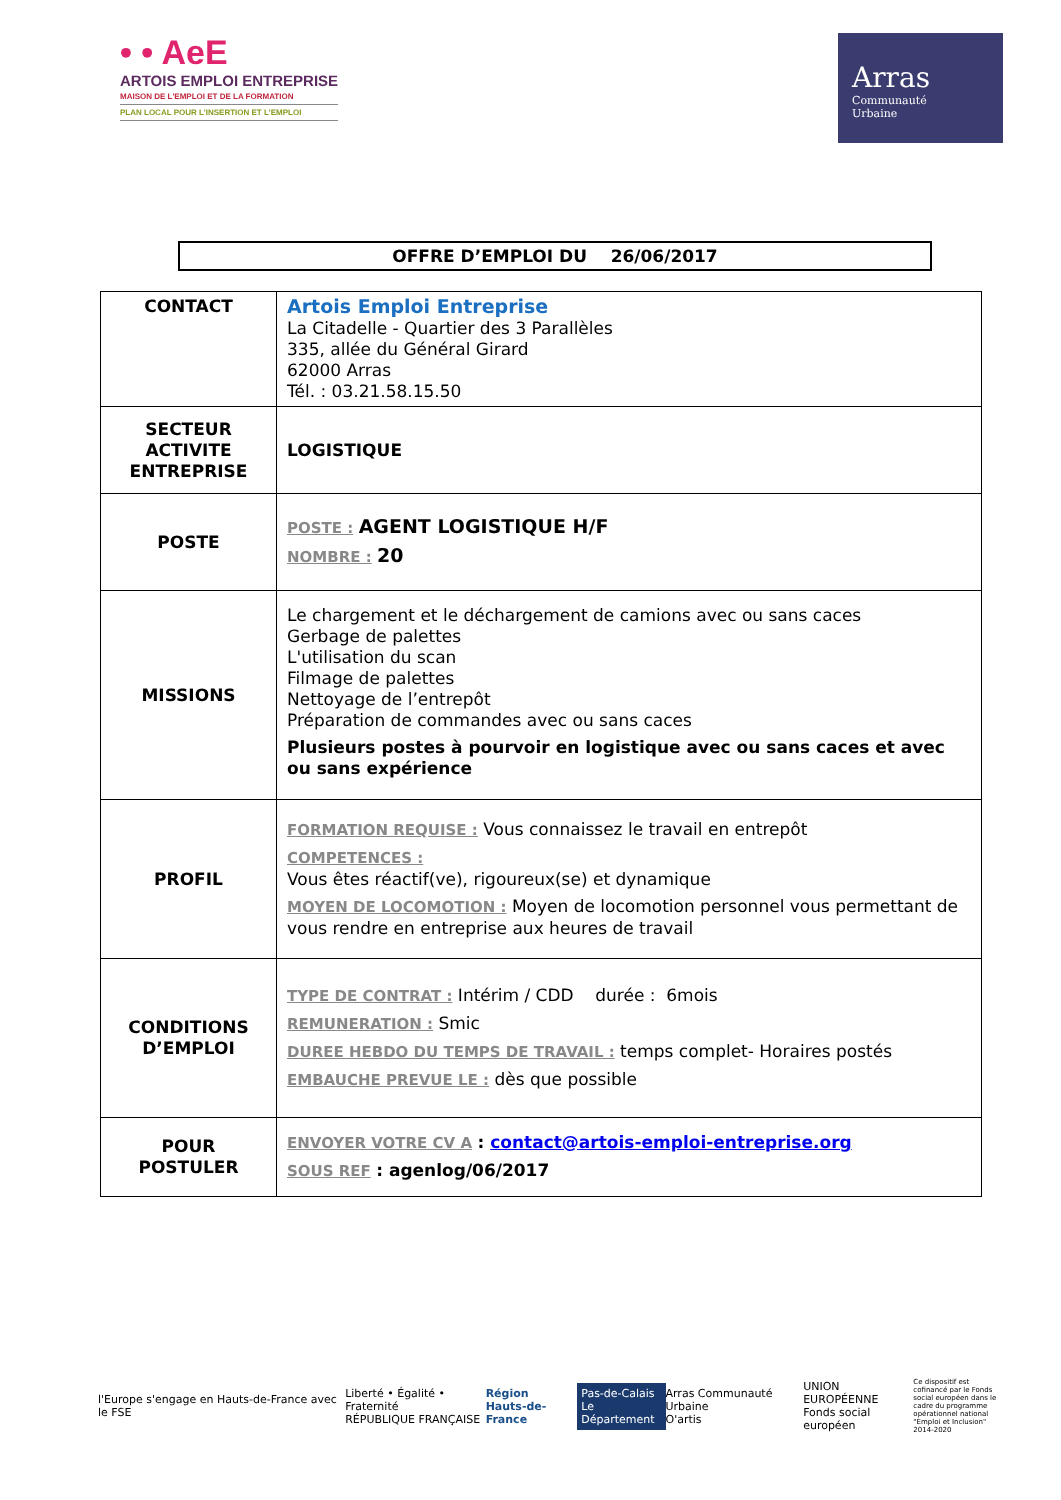• • AeE
ARTOIS EMPLOI ENTREPRISE
MAISON DE L'EMPLOI ET DE LA FORMATION
PLAN LOCAL POUR L'INSERTION ET L'EMPLOI
Arras
Communauté
Urbaine
OFFRE D’EMPLOI DU 26/06/2017
| CONTACT | Artois Emploi Entreprise La Citadelle - Quartier des 3 Parallèles 335, allée du Général Girard 62000 Arras Tél. : 03.21.58.15.50 |
| SECTEUR ACTIVITE ENTREPRISE | LOGISTIQUE |
| POSTE | POSTE : AGENT LOGISTIQUE H/F NOMBRE : 20 |
| MISSIONS | Le chargement et le déchargement de camions avec ou sans caces Gerbage de palettes L'utilisation du scan Filmage de palettes Nettoyage de l’entrepôt Préparation de commandes avec ou sans caces Plusieurs postes à pourvoir en logistique avec ou sans caces et avec ou sans expérience |
| PROFIL | FORMATION REQUISE : Vous connaissez le travail en entrepôt COMPETENCES : Vous êtes réactif(ve), rigoureux(se) et dynamique MOYEN DE LOCOMOTION : Moyen de locomotion personnel vous permettant de vous rendre en entreprise aux heures de travail |
| CONDITIONS D’EMPLOI | TYPE DE CONTRAT : Intérim / CDD durée : 6mois REMUNERATION : Smic DUREE HEBDO DU TEMPS DE TRAVAIL : temps complet- Horaires postés EMBAUCHE PREVUE LE : dès que possible |
| POUR POSTULER | ENVOYER VOTRE CV A : contact@artois-emploi-entreprise.org SOUS REF : agenlog/06/2017 |
l'Europe s'engage en Hauts-de-France avec le FSE
Liberté • Égalité • Fraternité
RÉPUBLIQUE FRANÇAISE
Région
Hauts-de-France
Pas-de-Calais
Le Département
Arras Communauté Urbaine
O'artis
UNION EUROPÉENNE
Fonds social européen
Ce dispositif est cofinancé par le Fonds social européen dans le cadre du programme opérationnel national "Emploi et Inclusion" 2014-2020